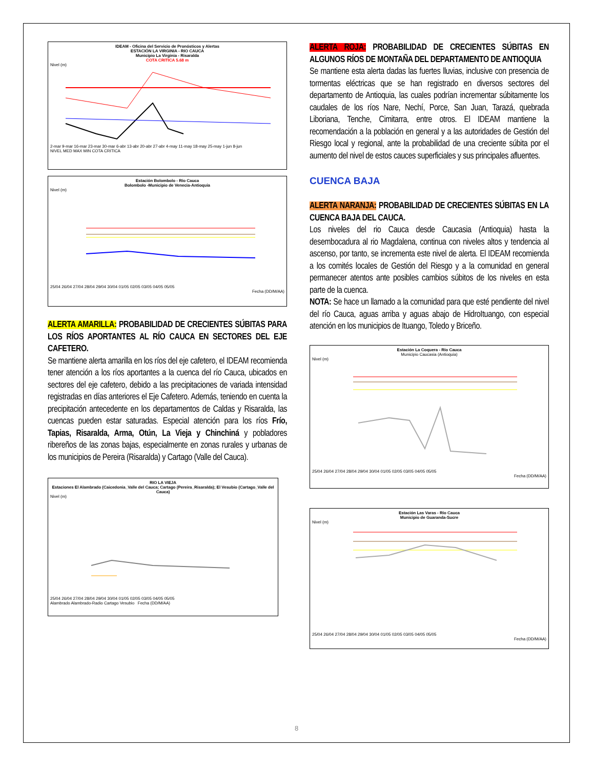IDEAM - Oficina del Servicio de Pronósticos y Alertas
ESTACIÓN LA VIRGINIA - RIO CAUCA
Municipio La Virginia - Risaralda
COTA CRITICA 5.68 m
Nivel (m)
2-mar 9-mar 16-mar 23-mar 30-mar 6-abr 13-abr 20-abr 27-abr 4-may 11-may 18-may 25-may 1-jun 8-jun
NIVEL MED MAX MIN COTA CRITICA
Estación Bolombolo - Río Cauca
Bolombolo -Municipio de Venecia-Antioquia
Nivel (m)
25/04 26/04 27/04 28/04 29/04 30/04 01/05 02/05 03/05 04/05 05/05
Fecha (DD/M/AA)
ALERTA AMARILLA: PROBABILIDAD DE CRECIENTES SÚBITAS PARA LOS RÍOS APORTANTES AL RÍO CAUCA EN SECTORES DEL EJE CAFETERO.
Se mantiene alerta amarilla en los ríos del eje cafetero, el IDEAM recomienda tener atención a los ríos aportantes a la cuenca del río Cauca, ubicados en sectores del eje cafetero, debido a las precipitaciones de variada intensidad registradas en días anteriores el Eje Cafetero. Además, teniendo en cuenta la precipitación antecedente en los departamentos de Caldas y Risaralda, las cuencas pueden estar saturadas. Especial atención para los ríos Frío, Tapias, Risaralda, Arma, Otún, La Vieja y Chinchiná y pobladores ribereños de las zonas bajas, especialmente en zonas rurales y urbanas de los municipios de Pereira (Risaralda) y Cartago (Valle del Cauca).
RIO LA VIEJA
Estaciones El Alambrado (Caicedonia_Valle del Cauca; Cartago (Pereira_Risaralda); El Vesubio (Cartago_Valle del Cauca)
Nivel (m)
25/04 26/04 27/04 28/04 29/04 30/04 01/05 02/05 03/05 04/05 05/05
Alambrado Alambrado-Radio Cartago Vesubio Fecha (DD/M/AA)
ALERTA ROJA: PROBABILIDAD DE CRECIENTES SÚBITAS EN ALGUNOS RÍOS DE MONTAÑA DEL DEPARTAMENTO DE ANTIOQUIA
Se mantiene esta alerta dadas las fuertes lluvias, inclusive con presencia de tormentas eléctricas que se han registrado en diversos sectores del departamento de Antioquia, las cuales podrían incrementar súbitamente los caudales de los ríos Nare, Nechí, Porce, San Juan, Tarazá, quebrada Liboriana, Tenche, Cimitarra, entre otros. El IDEAM mantiene la recomendación a la población en general y a las autoridades de Gestión del Riesgo local y regional, ante la probabilidad de una creciente súbita por el aumento del nivel de estos cauces superficiales y sus principales afluentes.
CUENCA BAJA
ALERTA NARANJA: PROBABILIDAD DE CRECIENTES SÚBITAS EN LA CUENCA BAJA DEL CAUCA.
Los niveles del rio Cauca desde Caucasia (Antioquia) hasta la desembocadura al rio Magdalena, continua con niveles altos y tendencia al ascenso, por tanto, se incrementa este nivel de alerta. El IDEAM recomienda a los comités locales de Gestión del Riesgo y a la comunidad en general permanecer atentos ante posibles cambios súbitos de los niveles en esta parte de la cuenca.
NOTA: Se hace un llamado a la comunidad para que esté pendiente del nivel del río Cauca, aguas arriba y aguas abajo de HidroItuango, con especial atención en los municipios de Ituango, Toledo y Briceño.
Estación La Coquera - Río Cauca
Municipio Caucasia (Antioquia)
Nivel (m)
25/04 26/04 27/04 28/04 29/04 30/04 01/05 02/05 03/05 04/05 05/05
Fecha (DD/M/AA)
Estación Las Varas - Río Cauca
Municipio de Guaranda-Sucre
Nivel (m)
25/04 26/04 27/04 28/04 29/04 30/04 01/05 02/05 03/05 04/05 05/05
Fecha (DD/M/AA)
8